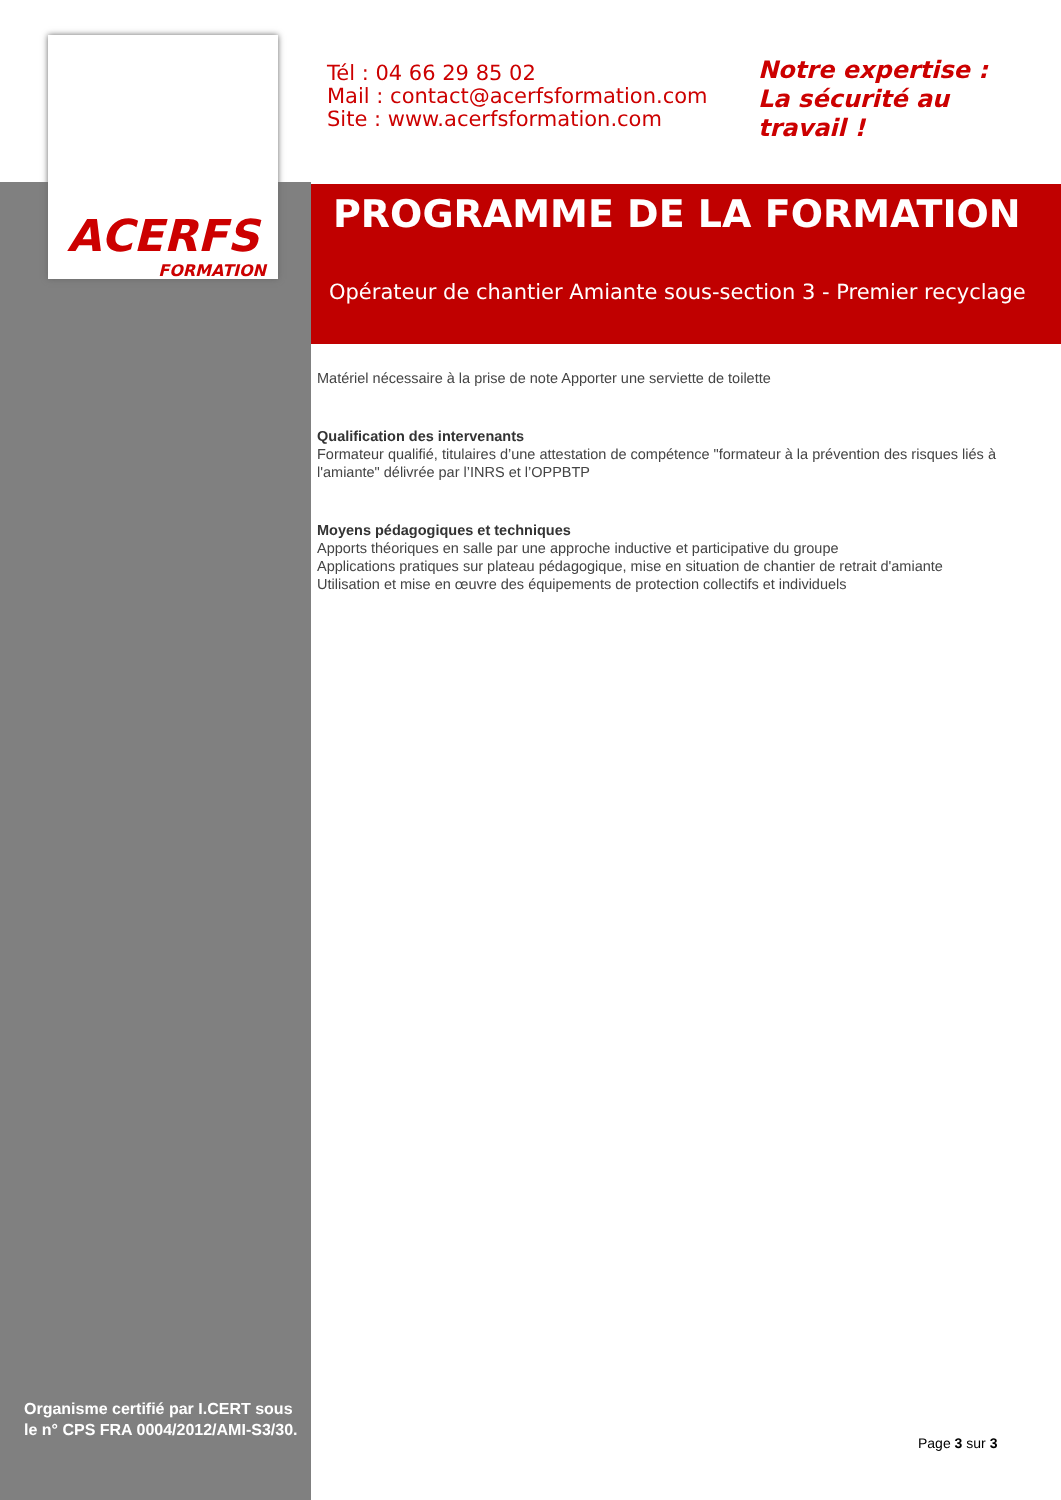ACERFS
FORMATION
Tél : 04 66 29 85 02
Mail : contact@acerfsformation.com
Site : www.acerfsformation.com
Notre expertise :
La sécurité au
travail !
PROGRAMME DE LA FORMATION
Opérateur de chantier Amiante sous-section 3 - Premier recyclage
Matériel nécessaire à la prise de note Apporter une serviette de toilette
Qualification des intervenants
Formateur qualifié, titulaires d’une attestation de compétence "formateur à la prévention des risques liés à l'amiante" délivrée par l’INRS et l’OPPBTP
Moyens pédagogiques et techniques
Apports théoriques en salle par une approche inductive et participative du groupe
Applications pratiques sur plateau pédagogique, mise en situation de chantier de retrait d'amiante
Utilisation et mise en œuvre des équipements de protection collectifs et individuels
Organisme certifié par I.CERT sous le n° CPS FRA 0004/2012/AMI-S3/30.
Page 3 sur 3